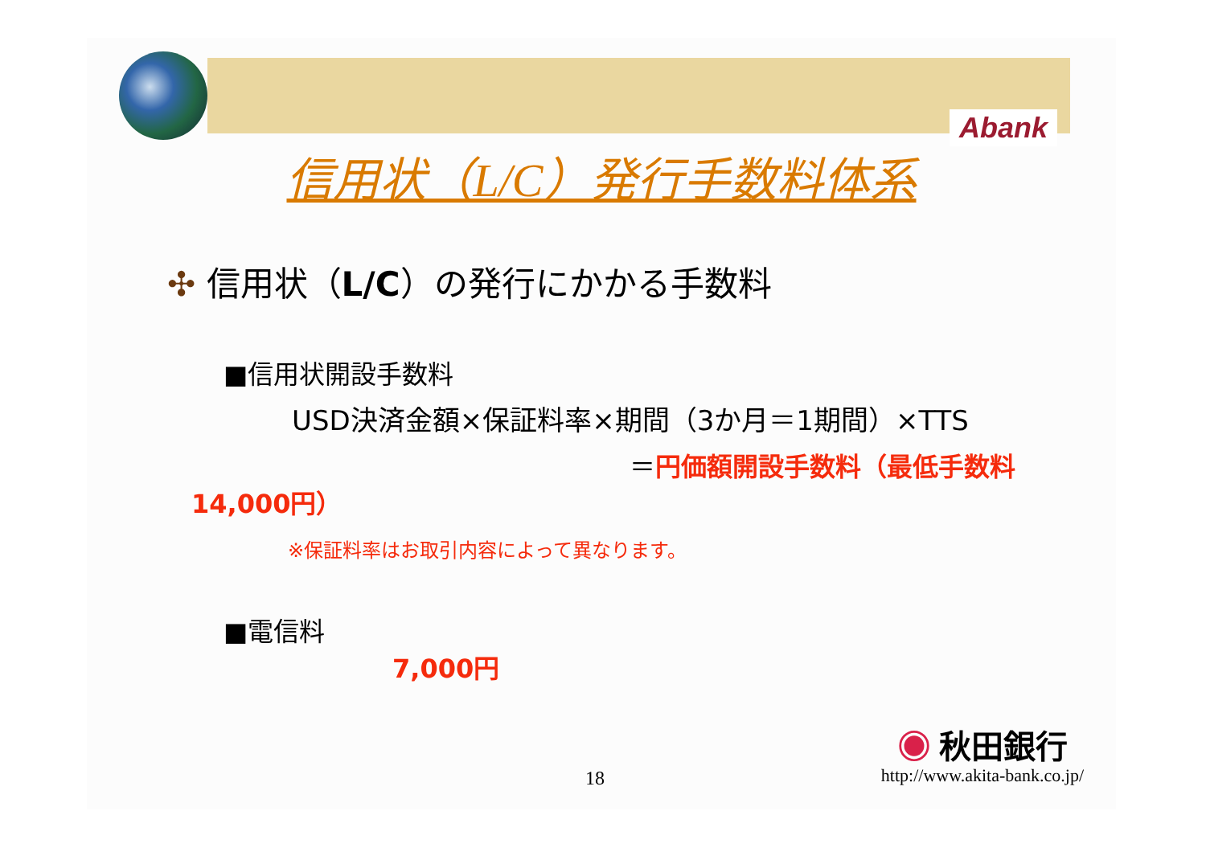Abank
信用状（L/C）発行手数料体系
✣ 信用状（L/C）の発行にかかる手数料
■信用状開設手数料
USD決済金額×保証料率×期間（3か月＝1期間）×TTS
＝円価額開設手数料（最低手数料
14,000円）
※保証料率はお取引内容によって異なります。
■電信料
7,000円
◉ 秋田銀行
http://www.akita-bank.co.jp/ 18